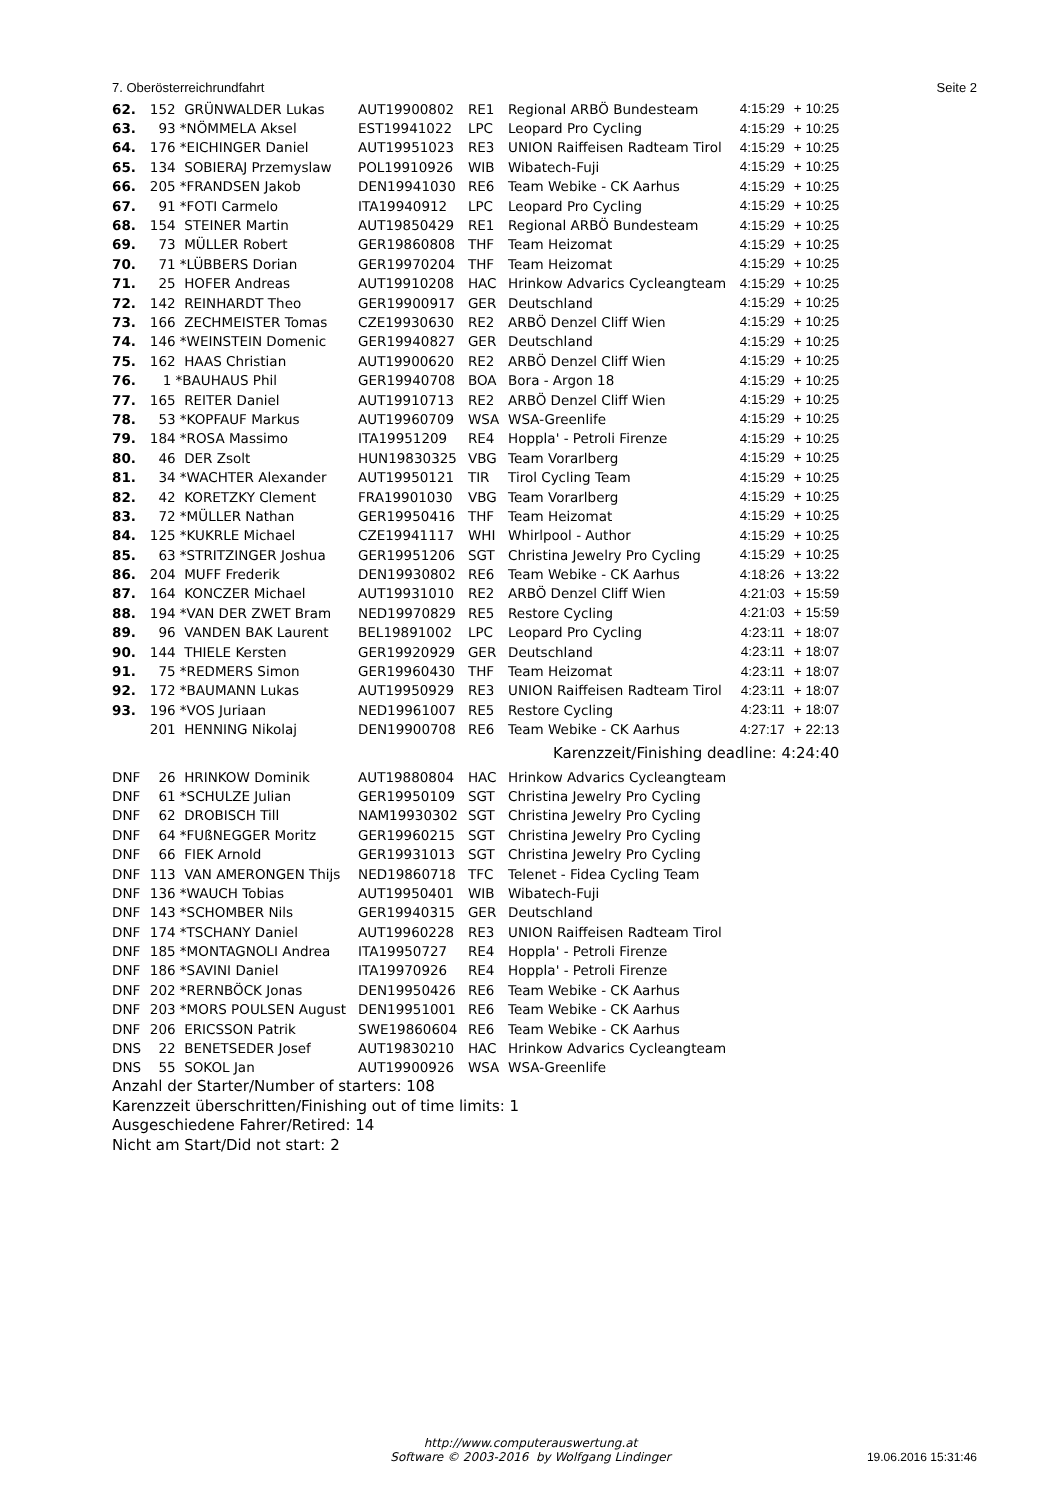7. Oberösterreichrundfahrt Seite 2
| 62. | 152 GRÜNWALDER Lukas | AUT19900802 | RE1 | Regional ARBÖ Bundesteam | 4:15:29 | + 10:25 |
| 63. | 93 *NÖMMELA Aksel | EST19941022 | LPC | Leopard Pro Cycling | 4:15:29 | + 10:25 |
| 64. | 176 *EICHINGER Daniel | AUT19951023 | RE3 | UNION Raiffeisen Radteam Tirol | 4:15:29 | + 10:25 |
| 65. | 134 SOBIERAJ Przemyslaw | POL19910926 | WIB | Wibatech-Fuji | 4:15:29 | + 10:25 |
| 66. | 205 *FRANDSEN Jakob | DEN19941030 | RE6 | Team Webike - CK Aarhus | 4:15:29 | + 10:25 |
| 67. | 91 *FOTI Carmelo | ITA19940912 | LPC | Leopard Pro Cycling | 4:15:29 | + 10:25 |
| 68. | 154 STEINER Martin | AUT19850429 | RE1 | Regional ARBÖ Bundesteam | 4:15:29 | + 10:25 |
| 69. | 73 MÜLLER Robert | GER19860808 | THF | Team Heizomat | 4:15:29 | + 10:25 |
| 70. | 71 *LÜBBERS Dorian | GER19970204 | THF | Team Heizomat | 4:15:29 | + 10:25 |
| 71. | 25 HOFER Andreas | AUT19910208 | HAC | Hrinkow Advarics Cycleangteam | 4:15:29 | + 10:25 |
| 72. | 142 REINHARDT Theo | GER19900917 | GER | Deutschland | 4:15:29 | + 10:25 |
| 73. | 166 ZECHMEISTER Tomas | CZE19930630 | RE2 | ARBÖ Denzel Cliff Wien | 4:15:29 | + 10:25 |
| 74. | 146 *WEINSTEIN Domenic | GER19940827 | GER | Deutschland | 4:15:29 | + 10:25 |
| 75. | 162 HAAS Christian | AUT19900620 | RE2 | ARBÖ Denzel Cliff Wien | 4:15:29 | + 10:25 |
| 76. | 1 *BAUHAUS Phil | GER19940708 | BOA | Bora - Argon 18 | 4:15:29 | + 10:25 |
| 77. | 165 REITER Daniel | AUT19910713 | RE2 | ARBÖ Denzel Cliff Wien | 4:15:29 | + 10:25 |
| 78. | 53 *KOPFAUF Markus | AUT19960709 | WSA | WSA-Greenlife | 4:15:29 | + 10:25 |
| 79. | 184 *ROSA Massimo | ITA19951209 | RE4 | Hoppla' - Petroli Firenze | 4:15:29 | + 10:25 |
| 80. | 46 DER Zsolt | HUN19830325 | VBG | Team Vorarlberg | 4:15:29 | + 10:25 |
| 81. | 34 *WACHTER Alexander | AUT19950121 | TIR | Tirol Cycling Team | 4:15:29 | + 10:25 |
| 82. | 42 KORETZKY Clement | FRA19901030 | VBG | Team Vorarlberg | 4:15:29 | + 10:25 |
| 83. | 72 *MÜLLER Nathan | GER19950416 | THF | Team Heizomat | 4:15:29 | + 10:25 |
| 84. | 125 *KUKRLE Michael | CZE19941117 | WHI | Whirlpool - Author | 4:15:29 | + 10:25 |
| 85. | 63 *STRITZINGER Joshua | GER19951206 | SGT | Christina Jewelry Pro Cycling | 4:15:29 | + 10:25 |
| 86. | 204 MUFF Frederik | DEN19930802 | RE6 | Team Webike - CK Aarhus | 4:18:26 | + 13:22 |
| 87. | 164 KONCZER Michael | AUT19931010 | RE2 | ARBÖ Denzel Cliff Wien | 4:21:03 | + 15:59 |
| 88. | 194 *VAN DER ZWET Bram | NED19970829 | RE5 | Restore Cycling | 4:21:03 | + 15:59 |
| 89. | 96 VANDEN BAK Laurent | BEL19891002 | LPC | Leopard Pro Cycling | 4:23:11 | + 18:07 |
| 90. | 144 THIELE Kersten | GER19920929 | GER | Deutschland | 4:23:11 | + 18:07 |
| 91. | 75 *REDMERS Simon | GER19960430 | THF | Team Heizomat | 4:23:11 | + 18:07 |
| 92. | 172 *BAUMANN Lukas | AUT19950929 | RE3 | UNION Raiffeisen Radteam Tirol | 4:23:11 | + 18:07 |
| 93. | 196 *VOS Juriaan | NED19961007 | RE5 | Restore Cycling | 4:23:11 | + 18:07 |
| | 201 HENNING Nikolaj | DEN19900708 | RE6 | Team Webike - CK Aarhus | 4:27:17 | + 22:13 |
| Karenzzeit/Finishing deadline: 4:24:40 | | | | | | |
| DNF | 26 HRINKOW Dominik | AUT19880804 | HAC | Hrinkow Advarics Cycleangteam | | |
| DNF | 61 *SCHULZE Julian | GER19950109 | SGT | Christina Jewelry Pro Cycling | | |
| DNF | 62 DROBISCH Till | NAM19930302 | SGT | Christina Jewelry Pro Cycling | | |
| DNF | 64 *FUßNEGGER Moritz | GER19960215 | SGT | Christina Jewelry Pro Cycling | | |
| DNF | 66 FIEK Arnold | GER19931013 | SGT | Christina Jewelry Pro Cycling | | |
| DNF | 113 VAN AMERONGEN Thijs | NED19860718 | TFC | Telenet - Fidea Cycling Team | | |
| DNF | 136 *WAUCH Tobias | AUT19950401 | WIB | Wibatech-Fuji | | |
| DNF | 143 *SCHOMBER Nils | GER19940315 | GER | Deutschland | | |
| DNF | 174 *TSCHANY Daniel | AUT19960228 | RE3 | UNION Raiffeisen Radteam Tirol | | |
| DNF | 185 *MONTAGNOLI Andrea | ITA19950727 | RE4 | Hoppla' - Petroli Firenze | | |
| DNF | 186 *SAVINI Daniel | ITA19970926 | RE4 | Hoppla' - Petroli Firenze | | |
| DNF | 202 *RERNBÖCK Jonas | DEN19950426 | RE6 | Team Webike - CK Aarhus | | |
| DNF | 203 *MORS POULSEN August | DEN19951001 | RE6 | Team Webike - CK Aarhus | | |
| DNF | 206 ERICSSON Patrik | SWE19860604 | RE6 | Team Webike - CK Aarhus | | |
| DNS | 22 BENETSEDER Josef | AUT19830210 | HAC | Hrinkow Advarics Cycleangteam | | |
| DNS | 55 SOKOL Jan | AUT19900926 | WSA | WSA-Greenlife | | |
Anzahl der Starter/Number of starters: 108
Karenzzeit überschritten/Finishing out of time limits: 1
Ausgeschiedene Fahrer/Retired: 14
Nicht am Start/Did not start: 2
http://www.computerauswertung.at
Software © 2003-2016 by Wolfgang Lindinger
19.06.2016 15:31:46